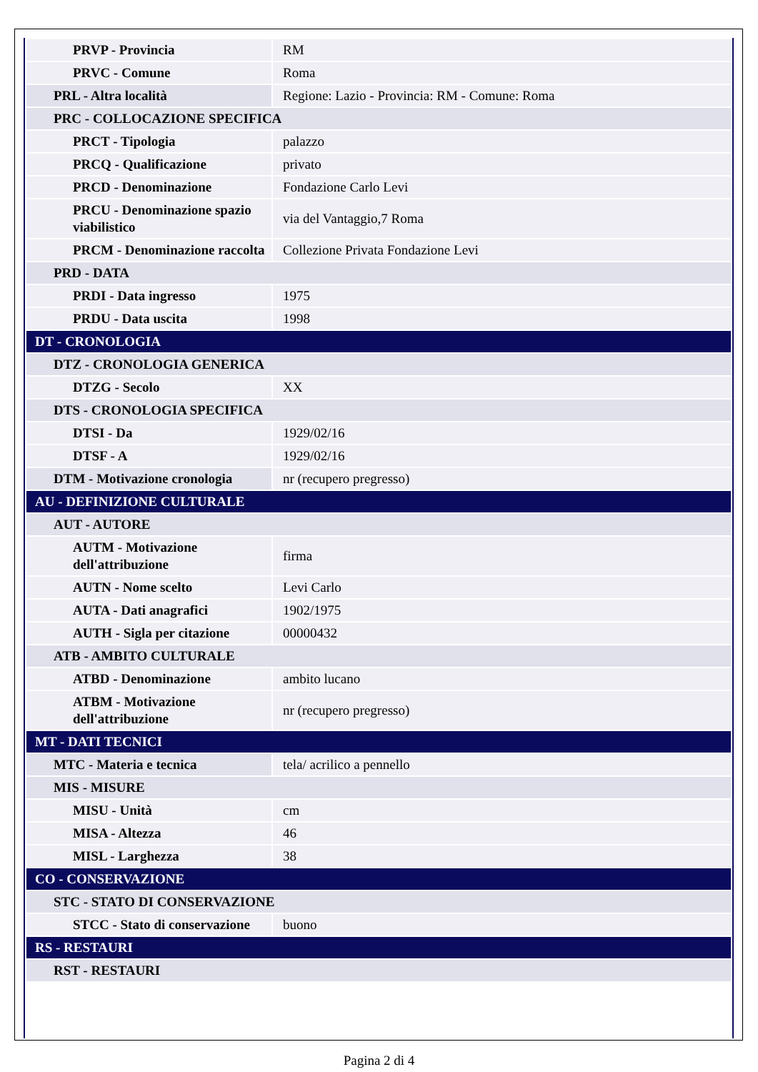| PRVP - Provincia | RM |
| PRVC - Comune | Roma |
| PRL - Altra località | Regione: Lazio - Provincia: RM - Comune: Roma |
| PRC - COLLOCAZIONE SPECIFICA | |
| PRCT - Tipologia | palazzo |
| PRCQ - Qualificazione | privato |
| PRCD - Denominazione | Fondazione Carlo Levi |
| PRCU - Denominazione spazio viabilistico | via del Vantaggio,7 Roma |
| PRCM - Denominazione raccolta | Collezione Privata Fondazione Levi |
| PRD - DATA | |
| PRDI - Data ingresso | 1975 |
| PRDU - Data uscita | 1998 |
| DT - CRONOLOGIA | |
| DTZ - CRONOLOGIA GENERICA | |
| DTZG - Secolo | XX |
| DTS - CRONOLOGIA SPECIFICA | |
| DTSI - Da | 1929/02/16 |
| DTSF - A | 1929/02/16 |
| DTM - Motivazione cronologia | nr (recupero pregresso) |
| AU - DEFINIZIONE CULTURALE | |
| AUT - AUTORE | |
| AUTM - Motivazione dell'attribuzione | firma |
| AUTN - Nome scelto | Levi Carlo |
| AUTA - Dati anagrafici | 1902/1975 |
| AUTH - Sigla per citazione | 00000432 |
| ATB - AMBITO CULTURALE | |
| ATBD - Denominazione | ambito lucano |
| ATBM - Motivazione dell'attribuzione | nr (recupero pregresso) |
| MT - DATI TECNICI | |
| MTC - Materia e tecnica | tela/ acrilico a pennello |
| MIS - MISURE | |
| MISU - Unità | cm |
| MISA - Altezza | 46 |
| MISL - Larghezza | 38 |
| CO - CONSERVAZIONE | |
| STC - STATO DI CONSERVAZIONE | |
| STCC - Stato di conservazione | buono |
| RS - RESTAURI | |
| RST - RESTAURI | |
Pagina 2 di 4